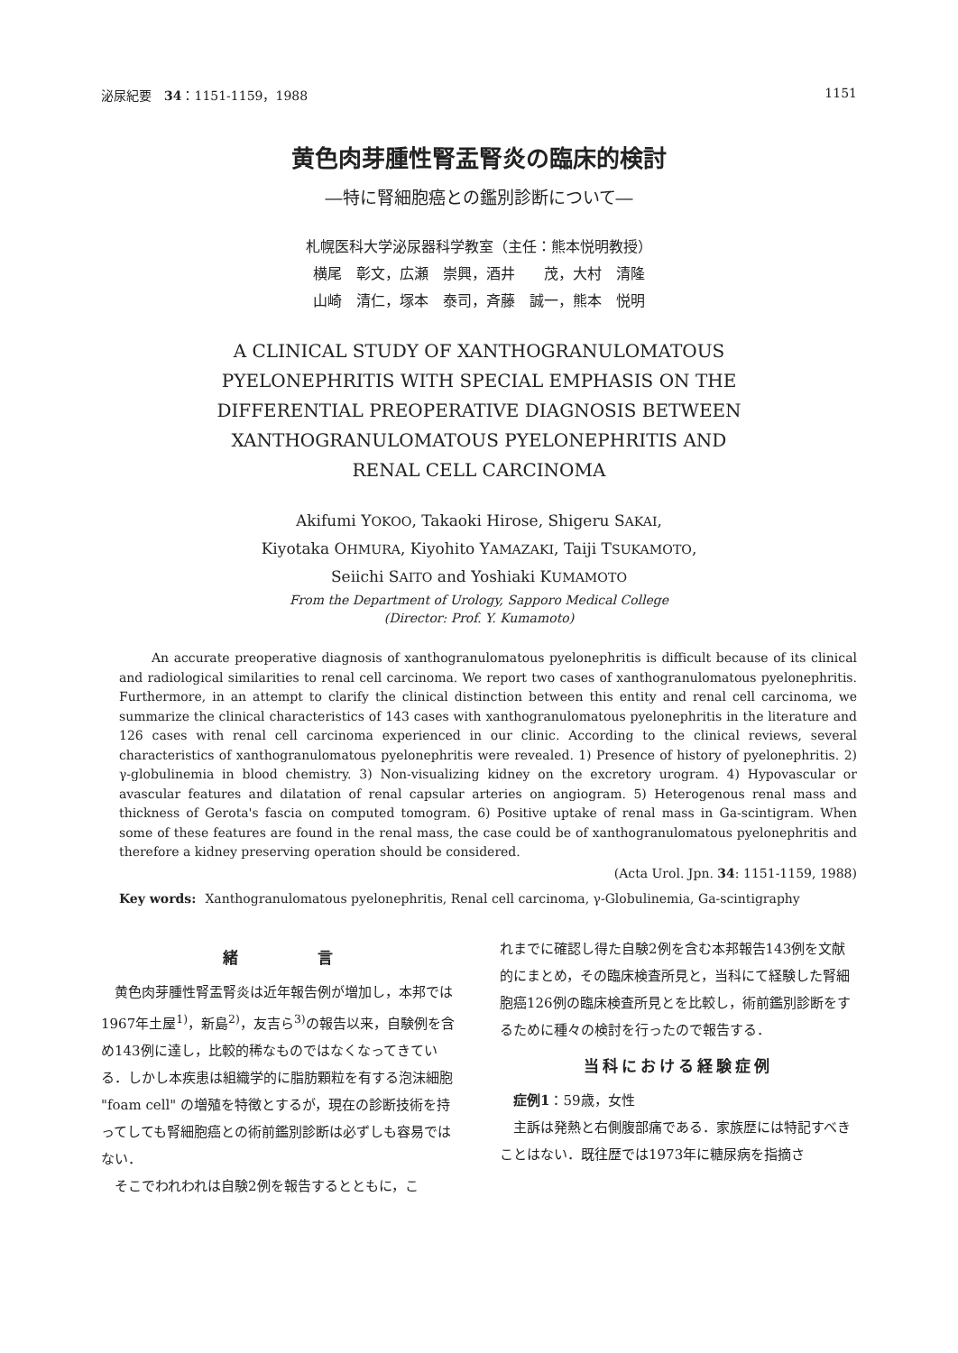泌尿紀要　34：1151-1159，1988 1151
黄色肉芽腫性腎盂腎炎の臨床的検討
―特に腎細胞癌との鑑別診断について―
札幌医科大学泌尿器科学教室（主任：熊本悦明教授）
横尾　彰文，広瀬　崇興，酒井　　茂，大村　清隆
山崎　清仁，塚本　泰司，斉藤　誠一，熊本　悦明
A CLINICAL STUDY OF XANTHOGRANULOMATOUS
PYELONEPHRITIS WITH SPECIAL EMPHASIS ON THE
DIFFERENTIAL PREOPERATIVE DIAGNOSIS BETWEEN
XANTHOGRANULOMATOUS PYELONEPHRITIS AND
RENAL CELL CARCINOMA
Akifumi YOKOO, Takaoki Hirose, Shigeru SAKAI,
Kiyotaka OHMURA, Kiyohito YAMAZAKI, Taiji TSUKAMOTO,
Seiichi SAITO and Yoshiaki KUMAMOTO
From the Department of Urology, Sapporo Medical College
(Director: Prof. Y. Kumamoto)
An accurate preoperative diagnosis of xanthogranulomatous pyelonephritis is difficult because of its clinical and radiological similarities to renal cell carcinoma. We report two cases of xanthogranulomatous pyelonephritis. Furthermore, in an attempt to clarify the clinical distinction between this entity and renal cell carcinoma, we summarize the clinical characteristics of 143 cases with xanthogranulomatous pyelonephritis in the literature and 126 cases with renal cell carcinoma experienced in our clinic. According to the clinical reviews, several characteristics of xanthogranulomatous pyelonephritis were revealed. 1) Presence of history of pyelonephritis. 2) γ-globulinemia in blood chemistry. 3) Non-visualizing kidney on the excretory urogram. 4) Hypovascular or avascular features and dilatation of renal capsular arteries on angiogram. 5) Heterogenous renal mass and thickness of Gerota's fascia on computed tomogram. 6) Positive uptake of renal mass in Ga-scintigram. When some of these features are found in the renal mass, the case could be of xanthogranulomatous pyelonephritis and therefore a kidney preserving operation should be considered.
(Acta Urol. Jpn. 34: 1151-1159, 1988)
Key words: Xanthogranulomatous pyelonephritis, Renal cell carcinoma, γ-Globulinemia, Ga-scintigraphy
緒　　　　言
黄色肉芽腫性腎盂腎炎は近年報告例が増加し，本邦では1967年土屋<sup>1)</sup>，新島<sup>2)</sup>，友吉ら<sup>3)</sup>の報告以来，自験例を含め143例に達し，比較的稀なものではなくなってきている．しかし本疾患は組織学的に脂肪顆粒を有する泡沫細胞 "foam cell" の増殖を特徴とするが，現在の診断技術を持ってしても腎細胞癌との術前鑑別診断は必ずしも容易ではない．
そこでわれわれは自験2例を報告するとともに，こ
れまでに確認し得た自験2例を含む本邦報告143例を文献的にまとめ，その臨床検査所見と，当科にて経験した腎細胞癌126例の臨床検査所見とを比較し，術前鑑別診断をするために種々の検討を行ったので報告する．
当科における経験症例
症例1：59歳，女性
主訴は発熱と右側腹部痛である．家族歴には特記すべきことはない．既往歴では1973年に糖尿病を指摘さ